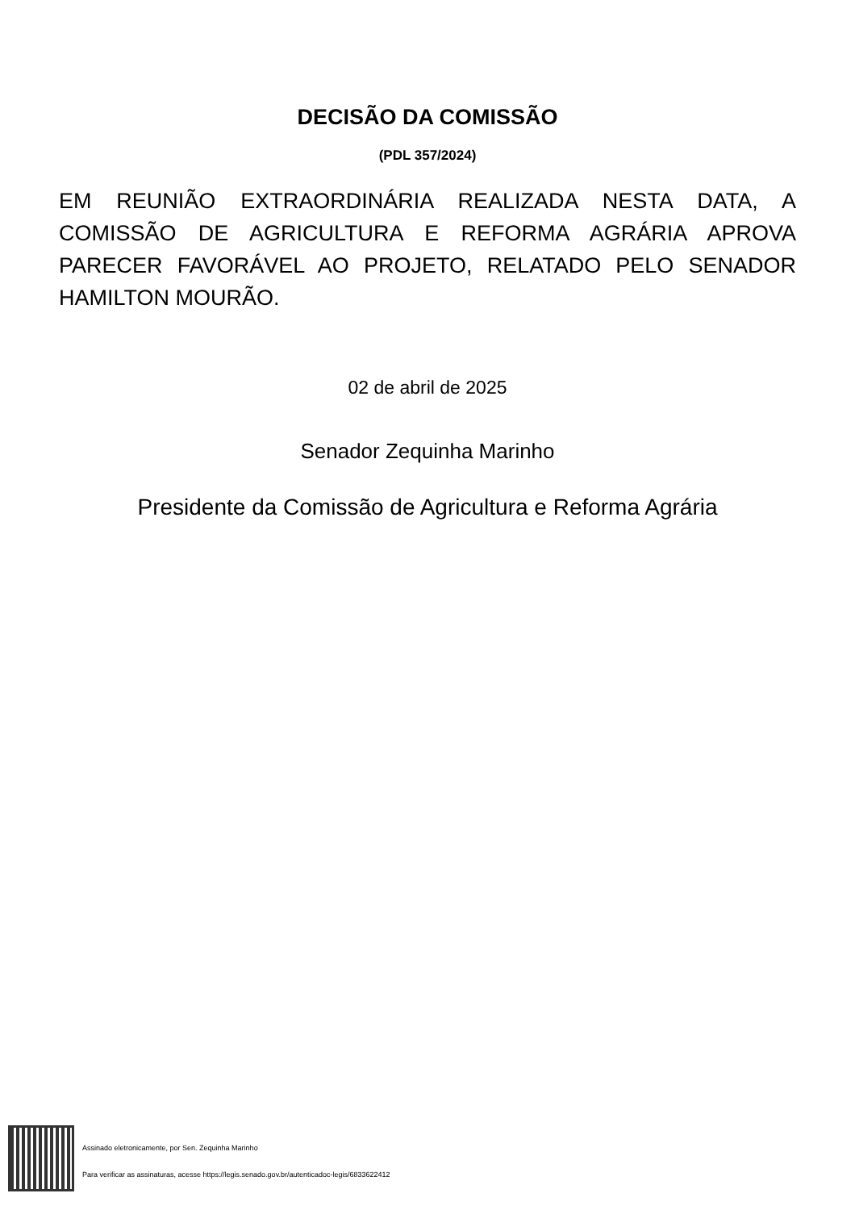DECISÃO DA COMISSÃO
(PDL 357/2024)
EM REUNIÃO EXTRAORDINÁRIA REALIZADA NESTA DATA, A COMISSÃO DE AGRICULTURA E REFORMA AGRÁRIA APROVA PARECER FAVORÁVEL AO PROJETO, RELATADO PELO SENADOR HAMILTON MOURÃO.
02 de abril de 2025
Senador Zequinha Marinho
Presidente da Comissão de Agricultura e Reforma Agrária
Assinado eletronicamente, por Sen. Zequinha Marinho
Para verificar as assinaturas, acesse https://legis.senado.gov.br/autenticadoc-legis/6833622412